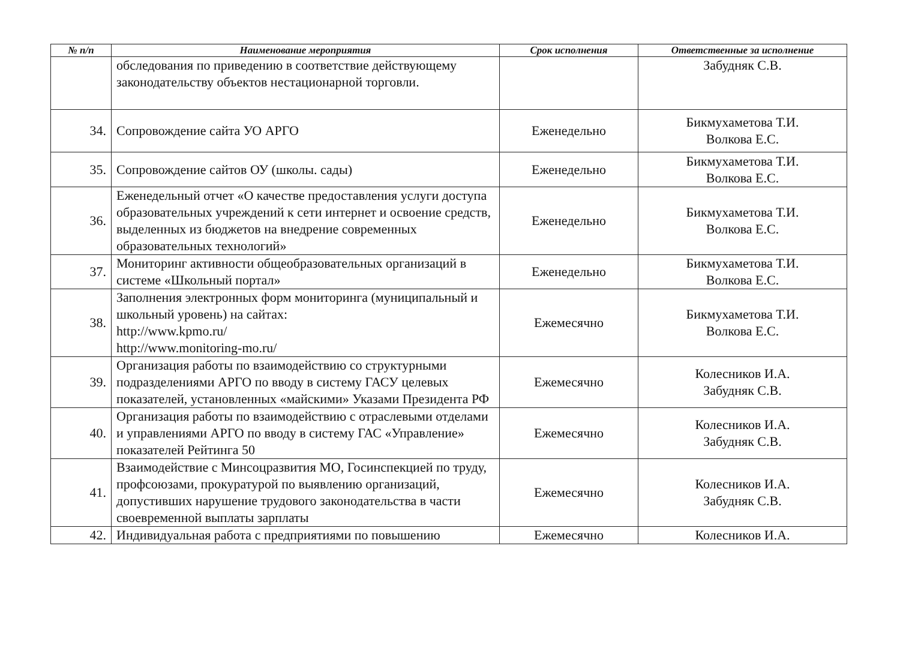| № п/п | Наименование мероприятия | Срок исполнения | Ответственные за исполнение |
| --- | --- | --- | --- |
| | обследования по приведению в соответствие действующему законодательству объектов нестационарной торговли. | | Забудняк С.В. |
| 34. | Сопровождение сайта УО АРГО | Еженедельно | Бикмухаметова Т.И. Волкова Е.С. |
| 35. | Сопровождение сайтов ОУ (школы. сады) | Еженедельно | Бикмухаметова Т.И. Волкова Е.С. |
| 36. | Еженедельный отчет «О качестве предоставления услуги доступа образовательных учреждений к сети интернет и освоение средств, выделенных из бюджетов на внедрение современных образовательных технологий» | Еженедельно | Бикмухаметова Т.И. Волкова Е.С. |
| 37. | Мониторинг активности общеобразовательных организаций в системе «Школьный портал» | Еженедельно | Бикмухаметова Т.И. Волкова Е.С. |
| 38. | Заполнения электронных форм мониторинга (муниципальный и школьный уровень) на сайтах: http://www.kpmo.ru/ http://www.monitoring-mo.ru/ | Ежемесячно | Бикмухаметова Т.И. Волкова Е.С. |
| 39. | Организация работы по взаимодействию со структурными подразделениями АРГО по вводу в систему ГАСУ целевых показателей, установленных «майскими» Указами Президента РФ | Ежемесячно | Колесников И.А. Забудняк С.В. |
| 40. | Организация работы по взаимодействию с отраслевыми отделами и управлениями АРГО по вводу в систему ГАС «Управление» показателей Рейтинга 50 | Ежемесячно | Колесников И.А. Забудняк С.В. |
| 41. | Взаимодействие с Минсоцразвития МО, Госинспекцией по труду, профсоюзами, прокуратурой по выявлению организаций, допустивших нарушение трудового законодательства в части своевременной выплаты зарплаты | Ежемесячно | Колесников И.А. Забудняк С.В. |
| 42. | Индивидуальная работа с предприятиями по повышению | Ежемесячно | Колесников И.А. |